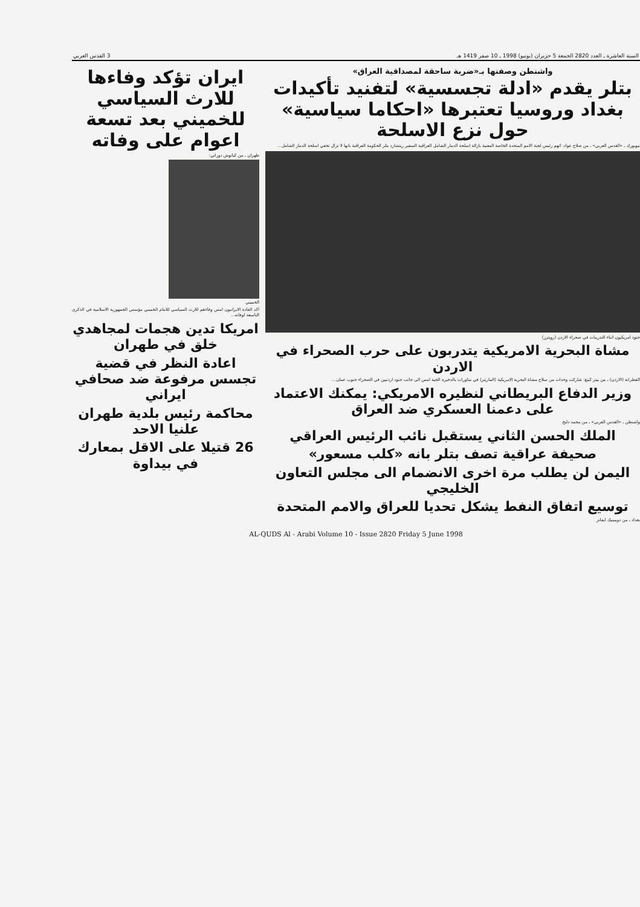السنة العاشرة ـ العدد 2820 الجمعة 5 حزيران (يونيو) 1998 ـ 10 صفر 1419 هـ 3 القدس العربي
واشنطن وصفتها بـ«ضربة ساحقة لمصداقية العراق»
بتلر يقدم «ادلة تجسسية» لتفنيد تأكيدات بغداد وروسيا تعتبرها «احكاما سياسية» حول نزع الاسلحة
نيويورك ـ «القدس العربي» ـ من صلاح عواد: اتهم رئيس لجنة الامم المتحدة الخاصة المعنية بازالة اسلحة الدمار الشامل العراقية السفير ريتشارد بتلر الحكومة العراقية بانها لا تزال تخفي اسلحة الدمار الشامل...
جنود امريكيون اثناء التدريبات في صحراء الاردن (رويترز)
مشاة البحرية الامريكية يتدربون على حرب الصحراء في الاردن
القطرانة (الاردن) ـ من بيتر كينغ: شاركت وحدات من سلاح مشاة البحرية الامريكية (المارينز) في مناورات بالذخيرة الحية امس الى جانب جنود اردنيين في الصحراء جنوب عمان...
وزير الدفاع البريطاني لنظيره الامريكي: يمكنك الاعتماد على دعمنا العسكري ضد العراق
واشنطن ـ «القدس العربي» ـ من محمد دلبح
الملك الحسن الثاني يستقبل نائب الرئيس العراقي
صحيفة عراقية تصف بتلر بانه «كلب مسعور»
اليمن لن يطلب مرة اخرى الانضمام الى مجلس التعاون الخليجي
توسيع اتفاق النفط يشكل تحديا للعراق والامم المتحدة
بغداد ـ من دومينيك ايفانز
ايران تؤكد وفاءها للارث السياسي للخميني بعد تسعة اعوام على وفاته
طهران ـ من كيانوش دوراني:
الخميني
اكد القادة الايرانيون امس وفاءهم للارث السياسي للامام الخميني مؤسس الجمهورية الاسلامية في الذكرى التاسعة لوفاته...
امريكا تدين هجمات لمجاهدي خلق في طهران
اعادة النظر في قضية تجسس مرفوعة ضد صحافي ايراني
محاكمة رئيس بلدية طهران علنيا الاحد
26 قتيلا على الاقل بمعارك في بيداوة
AL-QUDS Al - Arabi Volume 10 - Issue 2820 Friday 5 June 1998